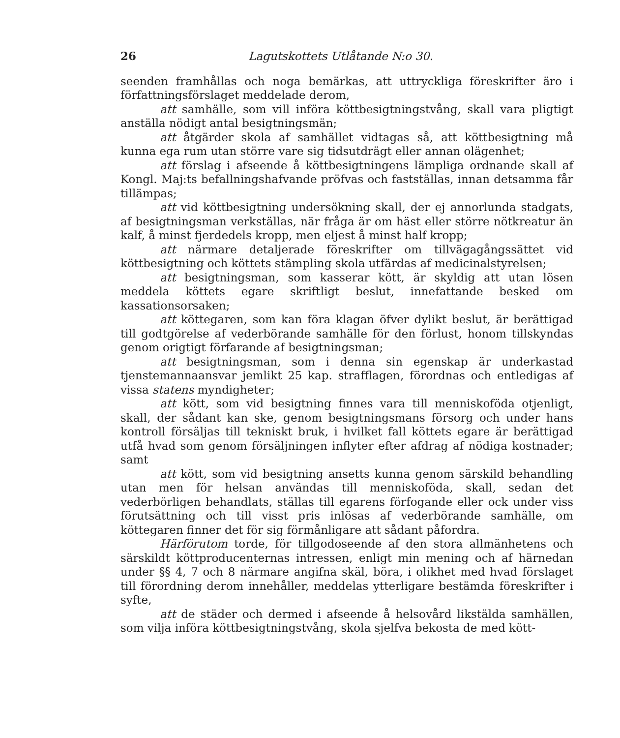26 Lagutskottets Utlåtande N:o 30.
seenden framhållas och noga bemärkas, att uttryckliga föreskrifter äro i författningsförslaget meddelade derom,
att samhälle, som vill införa köttbesigtningstvång, skall vara pligtigt anställa nödigt antal besigtningsmän;
att åtgärder skola af samhället vidtagas så, att köttbesigtning må kunna ega rum utan större vare sig tidsutdrägt eller annan olägenhet;
att förslag i afseende å köttbesigtningens lämpliga ordnande skall af Kongl. Maj:ts befallningshafvande pröfvas och fastställas, innan detsamma får tillämpas;
att vid köttbesigtning undersökning skall, der ej annorlunda stadgats, af besigtningsman verkställas, när fråga är om häst eller större nötkreatur än kalf, å minst fjerdedels kropp, men eljest å minst half kropp;
att närmare detaljerade föreskrifter om tillvägagångssättet vid köttbesigtning och köttets stämpling skola utfärdas af medicinalstyrelsen;
att besigtningsman, som kasserar kött, är skyldig att utan lösen meddela köttets egare skriftligt beslut, innefattande besked om kassationsorsaken;
att köttegaren, som kan föra klagan öfver dylikt beslut, är berättigad till godtgörelse af vederbörande samhälle för den förlust, honom tillskyndas genom origtigt förfarande af besigtningsman;
att besigtningsman, som i denna sin egenskap är underkastad tjenstemannaansvar jemlikt 25 kap. strafflagen, förordnas och entledigas af vissa statens myndigheter;
att kött, som vid besigtning finnes vara till menniskoföda otjenligt, skall, der sådant kan ske, genom besigtningsmans försorg och under hans kontroll försäljas till tekniskt bruk, i hvilket fall köttets egare är berättigad utfå hvad som genom försäljningen inflyter efter afdrag af nödiga kostnader; samt
att kött, som vid besigtning ansetts kunna genom särskild behandling utan men för helsan användas till menniskoföda, skall, sedan det vederbörligen behandlats, ställas till egarens förfogande eller ock under viss förutsättning och till visst pris inlösas af vederbörande samhälle, om köttegaren finner det för sig förmånligare att sådant påfordra.
Härförutom torde, för tillgodoseende af den stora allmänhetens och särskildt köttproducenternas intressen, enligt min mening och af härnedan under §§ 4, 7 och 8 närmare angifna skäl, böra, i olikhet med hvad förslaget till förordning derom innehåller, meddelas ytterligare bestämda föreskrifter i syfte,
att de städer och dermed i afseende å helsovård likstälda samhällen, som vilja införa köttbesigtningstvång, skola sjelfva bekosta de med kött-